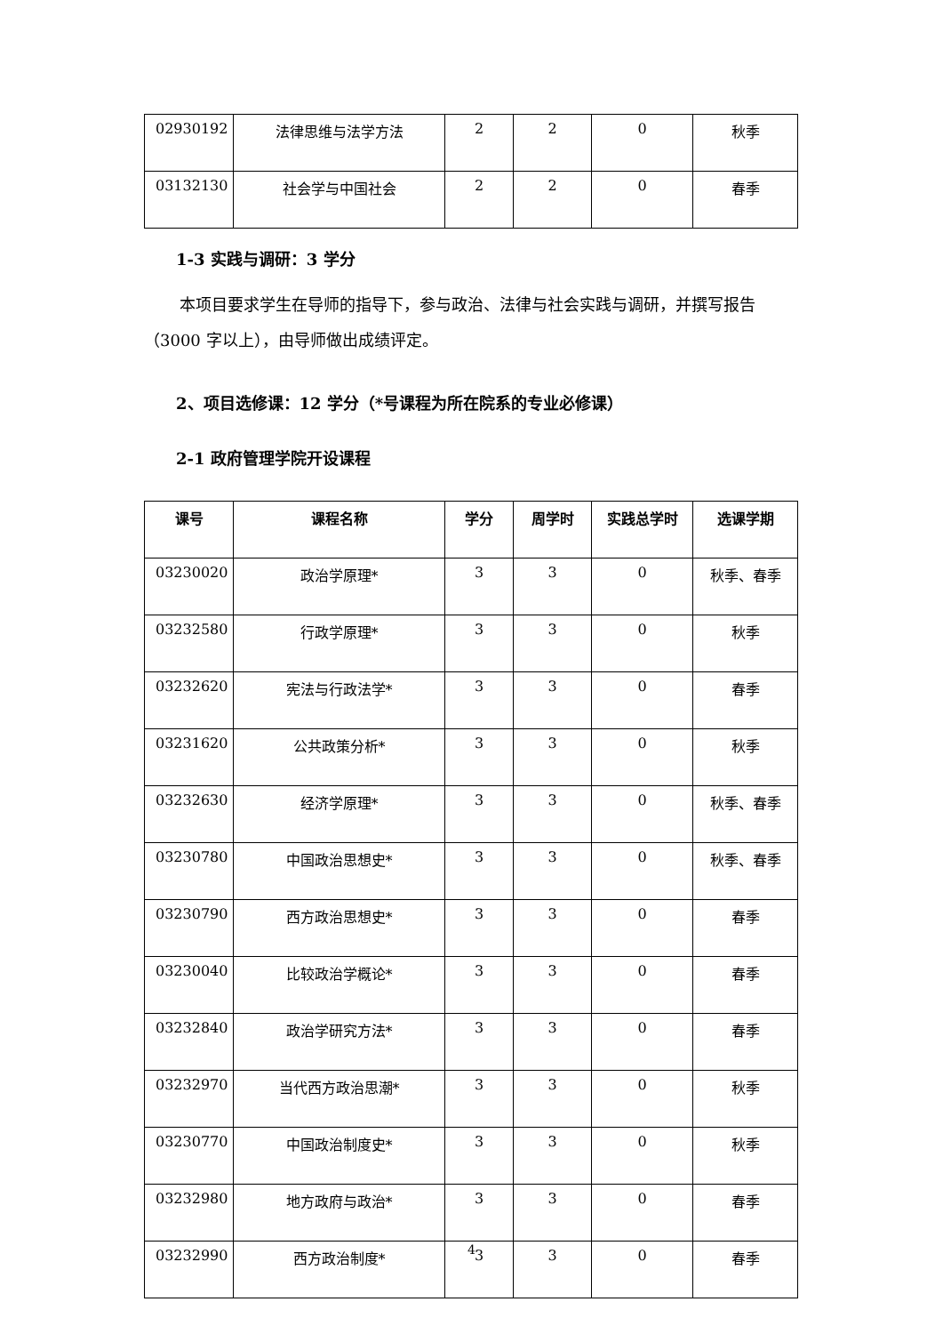| 02930192 | 法律思维与法学方法 | 2 | 2 | 0 | 秋季 |
| 03132130 | 社会学与中国社会 | 2 | 2 | 0 | 春季 |
1-3 实践与调研：3 学分
本项目要求学生在导师的指导下，参与政治、法律与社会实践与调研，并撰写报告（3000 字以上），由导师做出成绩评定。
2、项目选修课：12 学分（*号课程为所在院系的专业必修课）
2-1 政府管理学院开设课程
| 课号 | 课程名称 | 学分 | 周学时 | 实践总学时 | 选课学期 |
| --- | --- | --- | --- | --- | --- |
| 03230020 | 政治学原理* | 3 | 3 | 0 | 秋季、春季 |
| 03232580 | 行政学原理* | 3 | 3 | 0 | 秋季 |
| 03232620 | 宪法与行政法学* | 3 | 3 | 0 | 春季 |
| 03231620 | 公共政策分析* | 3 | 3 | 0 | 秋季 |
| 03232630 | 经济学原理* | 3 | 3 | 0 | 秋季、春季 |
| 03230780 | 中国政治思想史* | 3 | 3 | 0 | 秋季、春季 |
| 03230790 | 西方政治思想史* | 3 | 3 | 0 | 春季 |
| 03230040 | 比较政治学概论* | 3 | 3 | 0 | 春季 |
| 03232840 | 政治学研究方法* | 3 | 3 | 0 | 春季 |
| 03232970 | 当代西方政治思潮* | 3 | 3 | 0 | 秋季 |
| 03230770 | 中国政治制度史* | 3 | 3 | 0 | 秋季 |
| 03232980 | 地方政府与政治* | 3 | 3 | 0 | 春季 |
| 03232990 | 西方政治制度* | 3 | 3 | 0 | 春季 |
4